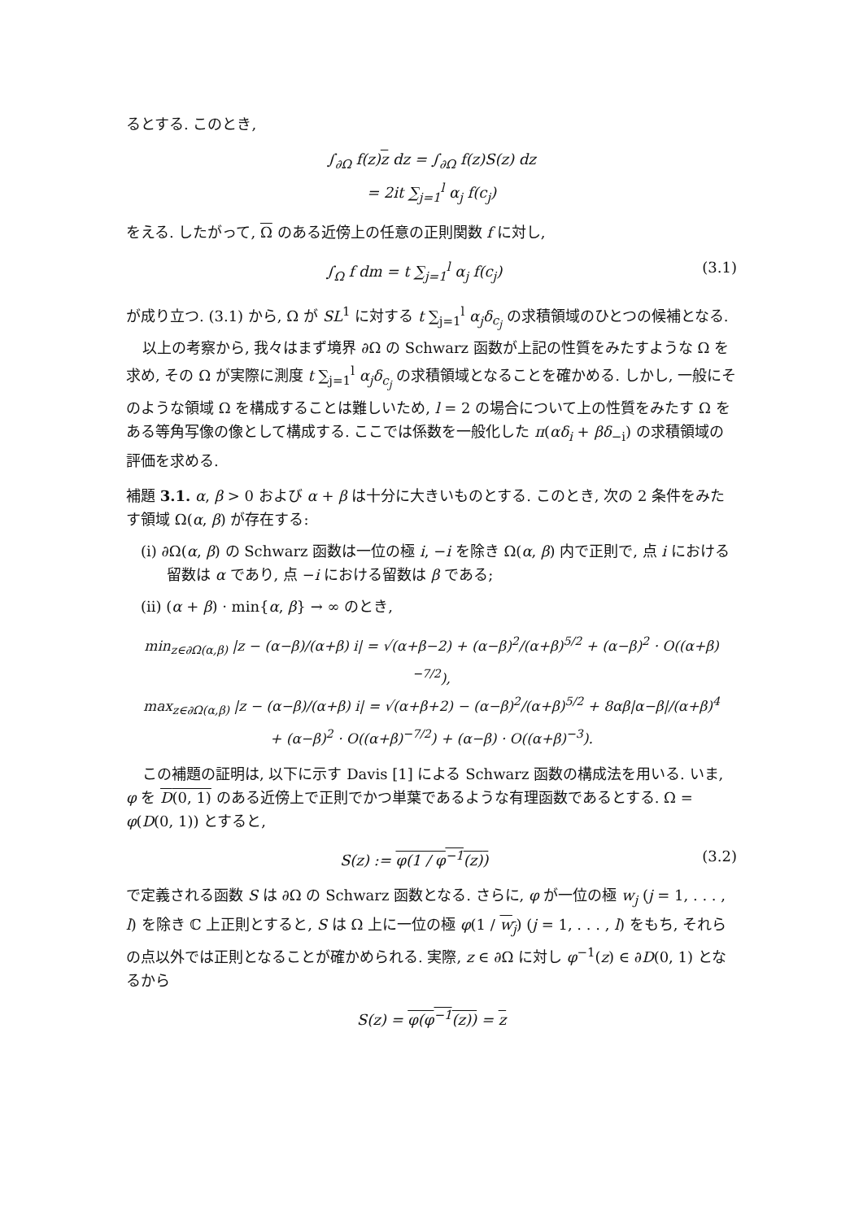るとする. このとき,
∫<sub>∂Ω</sub> f(z)z dz = ∫<sub>∂Ω</sub> f(z)S(z) dz
= 2it ∑<sub>j=1</sub><sup>l</sup> α<sub>j</sub> f(c<sub>j</sub>)
をえる. したがって, Ω のある近傍上の任意の正則関数 f に対し,
∫<sub>Ω</sub> f dm = t ∑<sub>j=1</sub><sup>l</sup> α<sub>j</sub> f(c<sub>j</sub>) (3.1)
が成り立つ. (3.1) から, Ω が SL<sup>1</sup> に対する t ∑<sub>j=1</sub><sup>l</sup> α<sub>j</sub>δ<sub>c<sub>j</sub></sub> の求積領域のひとつの候補となる.
以上の考察から, 我々はまず境界 ∂Ω の Schwarz 函数が上記の性質をみたすような Ω を求め, その Ω が実際に測度 t ∑<sub>j=1</sub><sup>l</sup> α<sub>j</sub>δ<sub>c<sub>j</sub></sub> の求積領域となることを確かめる. しかし, 一般にそのような領域 Ω を構成することは難しいため, l = 2 の場合について上の性質をみたす Ω をある等角写像の像として構成する. ここでは係数を一般化した π(αδ<sub>i</sub> + βδ<sub>−i</sub>) の求積領域の評価を求める.
補題 3.1. α, β > 0 および α + β は十分に大きいものとする. このとき, 次の 2 条件をみたす領域 Ω(α, β) が存在する:
(i) ∂Ω(α, β) の Schwarz 函数は一位の極 i, −i を除き Ω(α, β) 内で正則で, 点 i における留数は α であり, 点 −i における留数は β である;
(ii) (α + β) · min{α, β} → ∞ のとき,
min<sub>z∈∂Ω(α,β)</sub> |z − (α−β)/(α+β) i| = √(α+β−2) + (α−β)<sup>2</sup>/(α+β)<sup>5/2</sup> + (α−β)<sup>2</sup> · O((α+β)<sup>−7/2</sup>),
max<sub>z∈∂Ω(α,β)</sub> |z − (α−β)/(α+β) i| = √(α+β+2) − (α−β)<sup>2</sup>/(α+β)<sup>5/2</sup> + 8αβ|α−β|/(α+β)<sup>4</sup>
+ (α−β)<sup>2</sup> · O((α+β)<sup>−7/2</sup>) + (α−β) · O((α+β)<sup>−3</sup>).
この補題の証明は, 以下に示す Davis [1] による Schwarz 函数の構成法を用いる. いま, φ を D(0, 1) のある近傍上で正則でかつ単葉であるような有理函数であるとする. Ω = φ(D(0, 1)) とすると,
S(z) := φ(1 / φ<sup>−1</sup>(z)) (3.2)
で定義される函数 S は ∂Ω の Schwarz 函数となる. さらに, φ が一位の極 w<sub>j</sub> (j = 1, . . . , l) を除き ℂ 上正則とすると, S は Ω 上に一位の極 φ(1 / w<sub>j</sub>) (j = 1, . . . , l) をもち, それらの点以外では正則となることが確かめられる. 実際, z ∈ ∂Ω に対し φ<sup>−1</sup>(z) ∈ ∂D(0, 1) となるから
S(z) = φ(φ<sup>−1</sup>(z)) = z